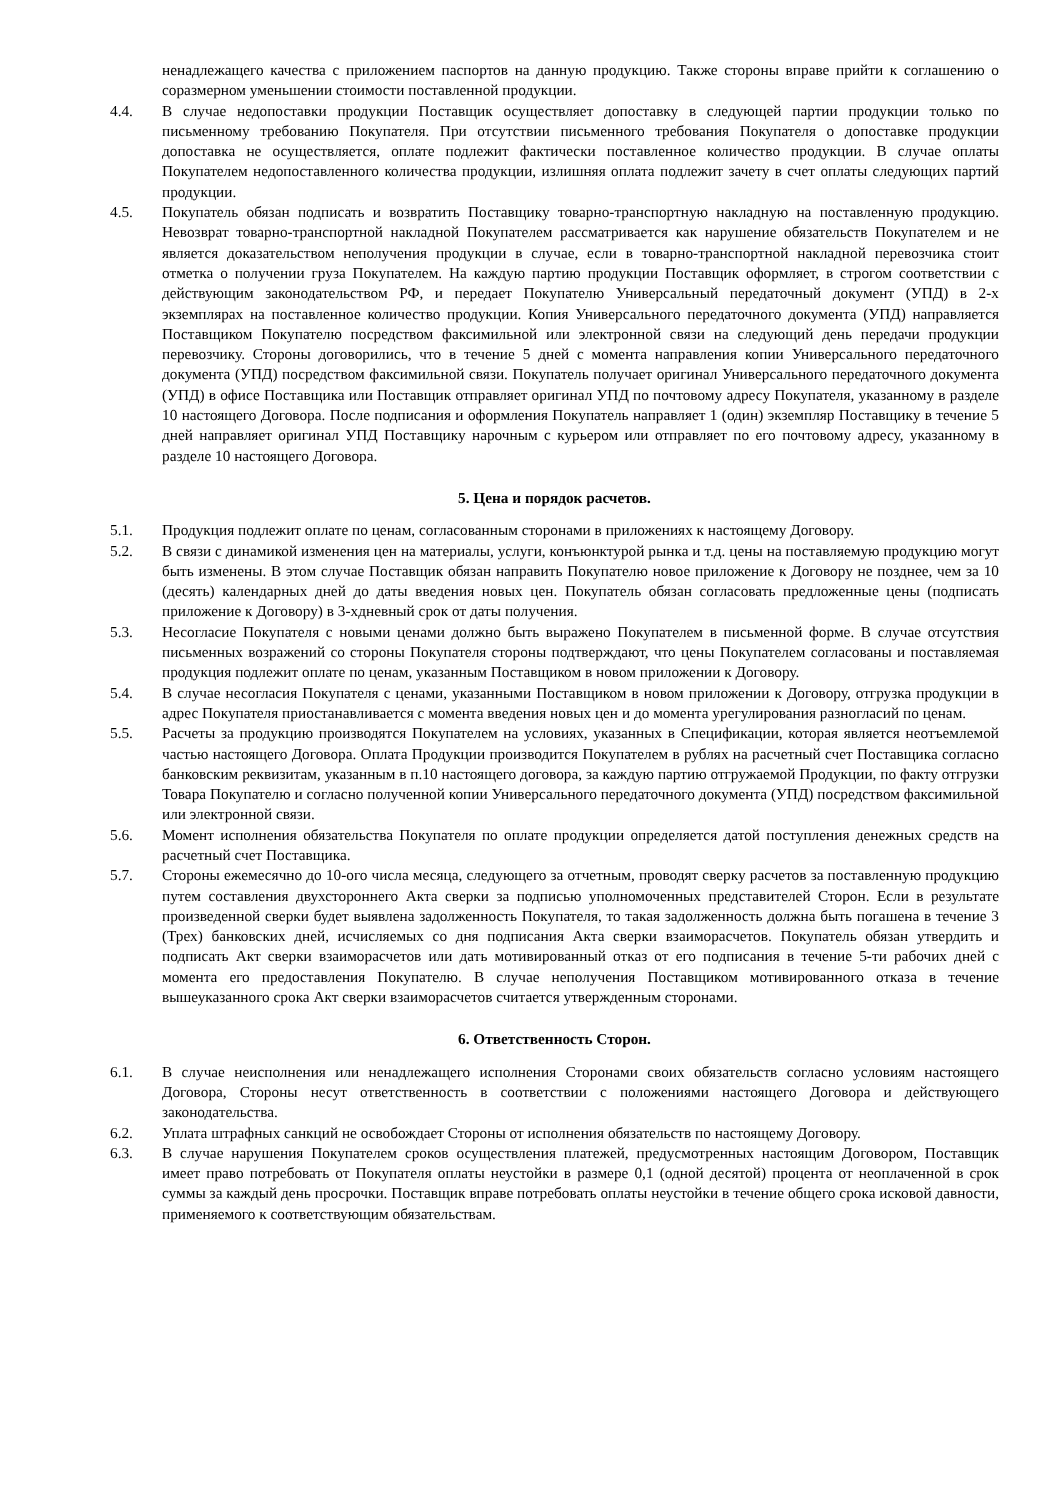ненадлежащего качества с приложением паспортов на данную продукцию. Также стороны вправе прийти к соглашению о соразмерном уменьшении стоимости поставленной продукции.
4.4. В случае недопоставки продукции Поставщик осуществляет допоставку в следующей партии продукции только по письменному требованию Покупателя. При отсутствии письменного требования Покупателя о допоставке продукции допоставка не осуществляется, оплате подлежит фактически поставленное количество продукции. В случае оплаты Покупателем недопоставленного количества продукции, излишняя оплата подлежит зачету в счет оплаты следующих партий продукции.
4.5. Покупатель обязан подписать и возвратить Поставщику товарно-транспортную накладную на поставленную продукцию. Невозврат товарно-транспортной накладной Покупателем рассматривается как нарушение обязательств Покупателем и не является доказательством неполучения продукции в случае, если в товарно-транспортной накладной перевозчика стоит отметка о получении груза Покупателем. На каждую партию продукции Поставщик оформляет, в строгом соответствии с действующим законодательством РФ, и передает Покупателю Универсальный передаточный документ (УПД) в 2-х экземплярах на поставленное количество продукции. Копия Универсального передаточного документа (УПД) направляется Поставщиком Покупателю посредством факсимильной или электронной связи на следующий день передачи продукции перевозчику. Стороны договорились, что в течение 5 дней с момента направления копии Универсального передаточного документа (УПД) посредством факсимильной связи. Покупатель получает оригинал Универсального передаточного документа (УПД) в офисе Поставщика или Поставщик отправляет оригинал УПД по почтовому адресу Покупателя, указанному в разделе 10 настоящего Договора. После подписания и оформления Покупатель направляет 1 (один) экземпляр Поставщику в течение 5 дней направляет оригинал УПД Поставщику нарочным с курьером или отправляет по его почтовому адресу, указанному в разделе 10 настоящего Договора.
5. Цена и порядок расчетов.
5.1. Продукция подлежит оплате по ценам, согласованным сторонами в приложениях к настоящему Договору.
5.2. В связи с динамикой изменения цен на материалы, услуги, конъюнктурой рынка и т.д. цены на поставляемую продукцию могут быть изменены. В этом случае Поставщик обязан направить Покупателю новое приложение к Договору не позднее, чем за 10 (десять) календарных дней до даты введения новых цен. Покупатель обязан согласовать предложенные цены (подписать приложение к Договору) в 3-хдневный срок от даты получения.
5.3. Несогласие Покупателя с новыми ценами должно быть выражено Покупателем в письменной форме. В случае отсутствия письменных возражений со стороны Покупателя стороны подтверждают, что цены Покупателем согласованы и поставляемая продукция подлежит оплате по ценам, указанным Поставщиком в новом приложении к Договору.
5.4. В случае несогласия Покупателя с ценами, указанными Поставщиком в новом приложении к Договору, отгрузка продукции в адрес Покупателя приостанавливается с момента введения новых цен и до момента урегулирования разногласий по ценам.
5.5. Расчеты за продукцию производятся Покупателем на условиях, указанных в Спецификации, которая является неотъемлемой частью настоящего Договора. Оплата Продукции производится Покупателем в рублях на расчетный счет Поставщика согласно банковским реквизитам, указанным в п.10 настоящего договора, за каждую партию отгружаемой Продукции, по факту отгрузки Товара Покупателю и согласно полученной копии Универсального передаточного документа (УПД) посредством факсимильной или электронной связи.
5.6. Момент исполнения обязательства Покупателя по оплате продукции определяется датой поступления денежных средств на расчетный счет Поставщика.
5.7. Стороны ежемесячно до 10-ого числа месяца, следующего за отчетным, проводят сверку расчетов за поставленную продукцию путем составления двухстороннего Акта сверки за подписью уполномоченных представителей Сторон. Если в результате произведенной сверки будет выявлена задолженность Покупателя, то такая задолженность должна быть погашена в течение 3 (Трех) банковских дней, исчисляемых со дня подписания Акта сверки взаиморасчетов. Покупатель обязан утвердить и подписать Акт сверки взаиморасчетов или дать мотивированный отказ от его подписания в течение 5-ти рабочих дней с момента его предоставления Покупателю. В случае неполучения Поставщиком мотивированного отказа в течение вышеуказанного срока Акт сверки взаиморасчетов считается утвержденным сторонами.
6. Ответственность Сторон.
6.1. В случае неисполнения или ненадлежащего исполнения Сторонами своих обязательств согласно условиям настоящего Договора, Стороны несут ответственность в соответствии с положениями настоящего Договора и действующего законодательства.
6.2. Уплата штрафных санкций не освобождает Стороны от исполнения обязательств по настоящему Договору.
6.3. В случае нарушения Покупателем сроков осуществления платежей, предусмотренных настоящим Договором, Поставщик имеет право потребовать от Покупателя оплаты неустойки в размере 0,1 (одной десятой) процента от неоплаченной в срок суммы за каждый день просрочки. Поставщик вправе потребовать оплаты неустойки в течение общего срока исковой давности, применяемого к соответствующим обязательствам.